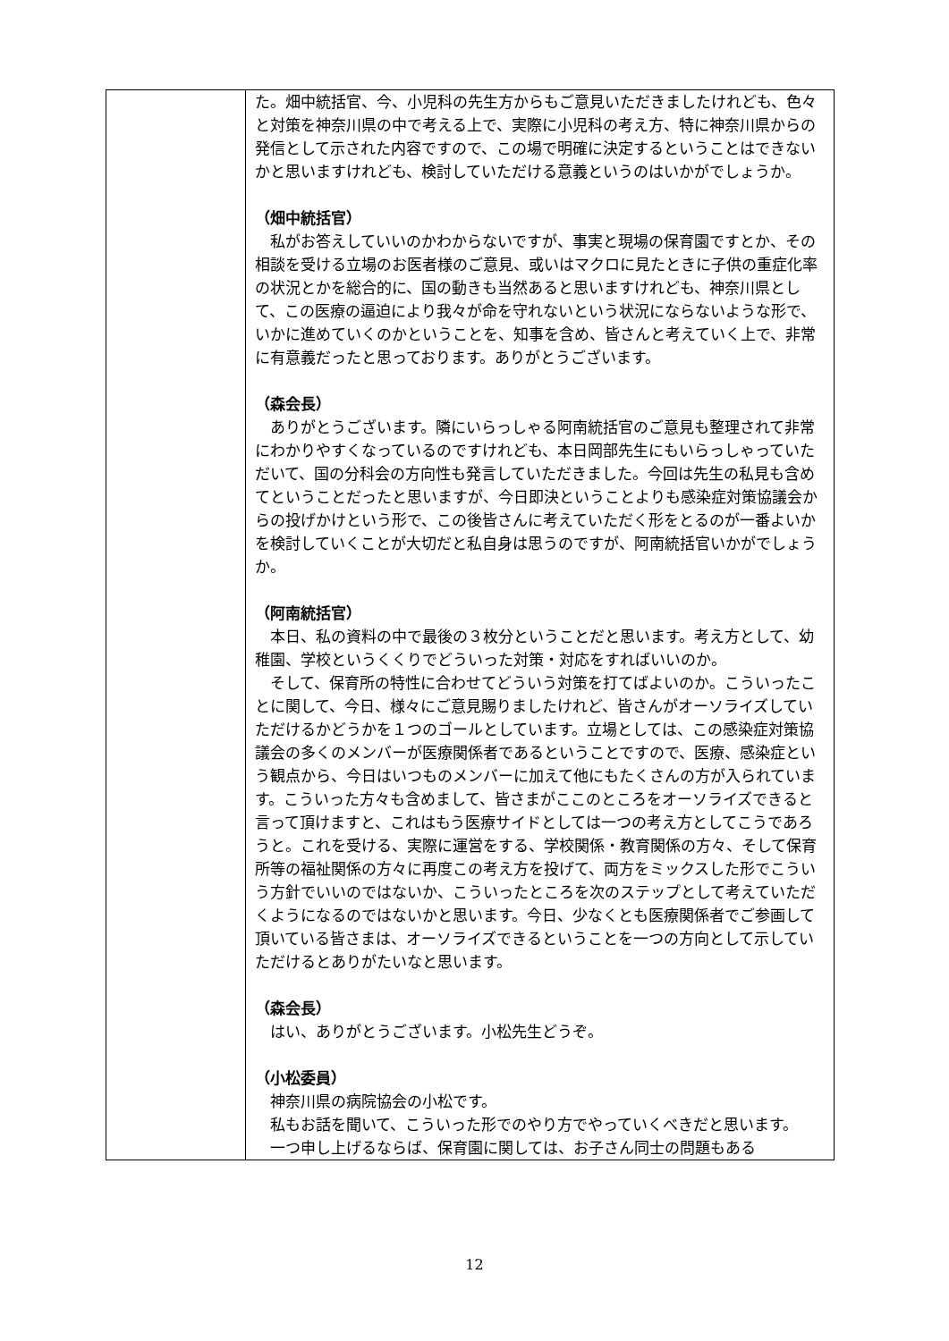| | た。畑中統括官、今、小児科の先生方からもご意見いただきましたけれども、色々と対策を神奈川県の中で考える上で、実際に小児科の考え方、特に神奈川県からの発信として示された内容ですので、この場で明確に決定するということはできないかと思いますけれども、検討していただける意義というのはいかがでしょうか。 （畑中統括官） 私がお答えしていいのかわからないですが、事実と現場の保育園ですとか、その相談を受ける立場のお医者様のご意見、或いはマクロに見たときに子供の重症化率の状況とかを総合的に、国の動きも当然あると思いますけれども、神奈川県として、この医療の逼迫により我々が命を守れないという状況にならないような形で、いかに進めていくのかということを、知事を含め、皆さんと考えていく上で、非常に有意義だったと思っております。ありがとうございます。 （森会長） ありがとうございます。隣にいらっしゃる阿南統括官のご意見も整理されて非常にわかりやすくなっているのですけれども、本日岡部先生にもいらっしゃっていただいて、国の分科会の方向性も発言していただきました。今回は先生の私見も含めてということだったと思いますが、今日即決ということよりも感染症対策協議会からの投げかけという形で、この後皆さんに考えていただく形をとるのが一番よいかを検討していくことが大切だと私自身は思うのですが、阿南統括官いかがでしょうか。 （阿南統括官） 本日、私の資料の中で最後の３枚分ということだと思います。考え方として、幼稚園、学校というくくりでどういった対策・対応をすればいいのか。 そして、保育所の特性に合わせてどういう対策を打てばよいのか。こういったことに関して、今日、様々にご意見賜りましたけれど、皆さんがオーソライズしていただけるかどうかを１つのゴールとしています。立場としては、この感染症対策協議会の多くのメンバーが医療関係者であるということですので、医療、感染症という観点から、今日はいつものメンバーに加えて他にもたくさんの方が入られています。こういった方々も含めまして、皆さまがここのところをオーソライズできると言って頂けますと、これはもう医療サイドとしては一つの考え方としてこうであろうと。これを受ける、実際に運営をする、学校関係・教育関係の方々、そして保育所等の福祉関係の方々に再度この考え方を投げて、両方をミックスした形でこういう方針でいいのではないか、こういったところを次のステップとして考えていただくようになるのではないかと思います。今日、少なくとも医療関係者でご参画して頂いている皆さまは、オーソライズできるということを一つの方向として示していただけるとありがたいなと思います。 （森会長） はい、ありがとうございます。小松先生どうぞ。 （小松委員） 神奈川県の病院協会の小松です。 私もお話を聞いて、こういった形でのやり方でやっていくべきだと思います。 一つ申し上げるならば、保育園に関しては、お子さん同士の問題もある |
12